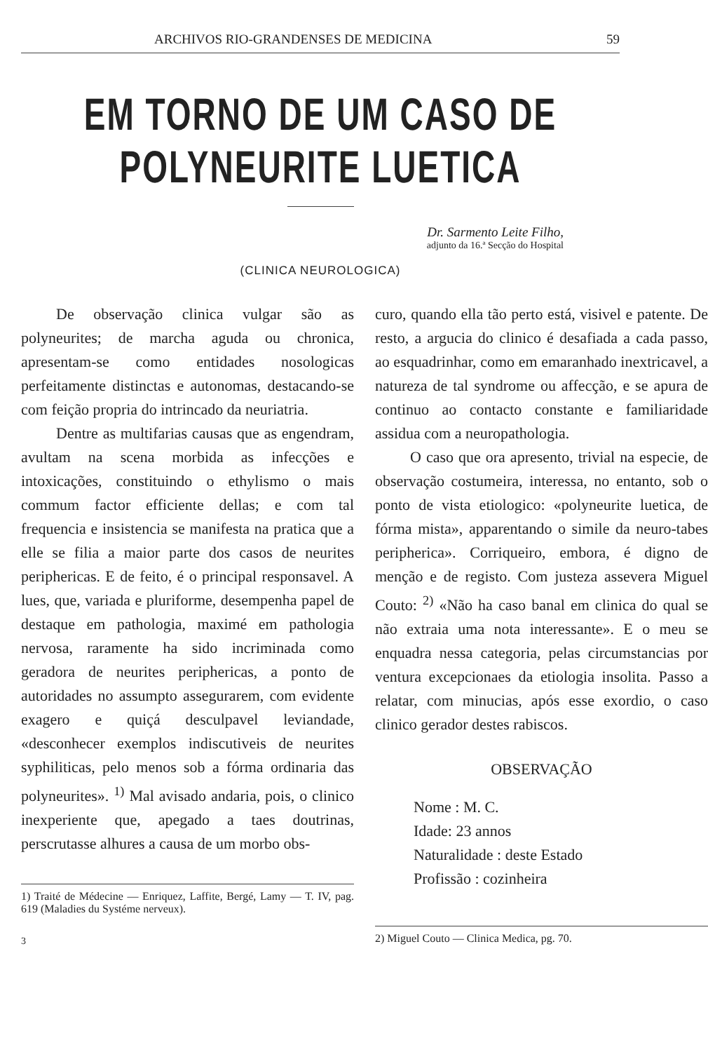ARCHIVOS RIO-GRANDENSES DE MEDICINA 59
EM TORNO DE UM CASO DE POLYNEURITE LUETICA
Dr. Sarmento Leite Filho,
adjunto da 16.ª Secção do Hospital
(CLINICA NEUROLOGICA)
De observação clinica vulgar são as polyneurites; de marcha aguda ou chronica, apresentam-se como entidades nosologicas perfeitamente distinctas e autonomas, destacando-se com feição propria do intrincado da neuriatria.
Dentre as multifarias causas que as engendram, avultam na scena morbida as infecções e intoxicações, constituindo o ethylismo o mais commum factor efficiente dellas; e com tal frequencia e insistencia se manifesta na pratica que a elle se filia a maior parte dos casos de neurites periphericas. E de feito, é o principal responsavel. A lues, que, variada e pluriforme, desempenha papel de destaque em pathologia, maximé em pathologia nervosa, raramente ha sido incriminada como geradora de neurites periphericas, a ponto de autoridades no assumpto assegurarem, com evidente exagero e quiçá desculpavel leviandade, «desconhecer exemplos indiscutiveis de neurites syphiliticas, pelo menos sob a fórma ordinaria das polyneurites». <sup>1)</sup> Mal avisado andaria, pois, o clinico inexperiente que, apegado a taes doutrinas, perscrutasse alhures a causa de um morbo obs-
1) Traité de Médecine — Enriquez, Laffite, Bergé, Lamy — T. IV, pag. 619 (Maladies du Systéme nerveux).
3
curo, quando ella tão perto está, visivel e patente. De resto, a arguci­a do clinico é desafiada a cada passo, ao esquadrinhar, como em emaranhado inextricavel, a natureza de tal syndrome ou affecção, e se apura de continuo ao contacto constante e familiaridade assidua com a neuropathologia.
O caso que ora apresento, trivial na especie, de observação costumeira, interessa, no entanto, sob o ponto de vista etiologico: «polyneurite luetica, de fórma mista», apparentando o simile da neuro-tabes peripherica». Corriqueiro, embora, é digno de menção e de registo. Com justeza assevera Miguel Couto: <sup>2)</sup> «Não ha caso banal em clinica do qual se não extraia uma nota interessante». E o meu se enquadra nessa categoria, pelas circumstancias por ventura excepcionaes da etiologia insolita. Passo a relatar, com minucias, após esse exordio, o caso clinico gerador destes rabiscos.
OBSERVAÇÃO
Nome : M. C.
Idade: 23 annos
Naturalidade : deste Estado
Profissão : cozinheira
2) Miguel Couto — Clinica Medica, pg. 70.